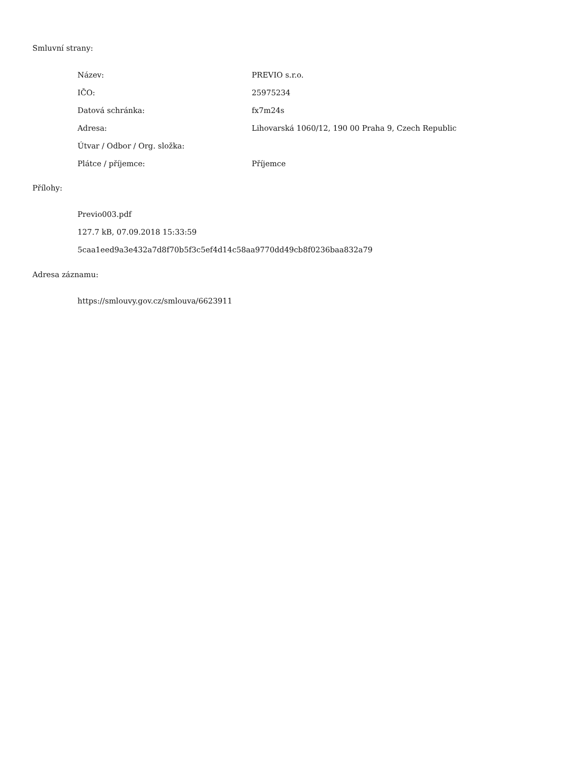Smluvní strany:
| Název: | PREVIO s.r.o. |
| IČO: | 25975234 |
| Datová schránka: | fx7m24s |
| Adresa: | Lihovarská 1060/12, 190 00 Praha 9, Czech Republic |
| Útvar / Odbor / Org. složka: | |
| Plátce / příjemce: | Příjemce |
Přílohy:
Previo003.pdf
127.7 kB, 07.09.2018 15:33:59
5caa1eed9a3e432a7d8f70b5f3c5ef4d14c58aa9770dd49cb8f0236baa832a79
Adresa záznamu:
https://smlouvy.gov.cz/smlouva/6623911